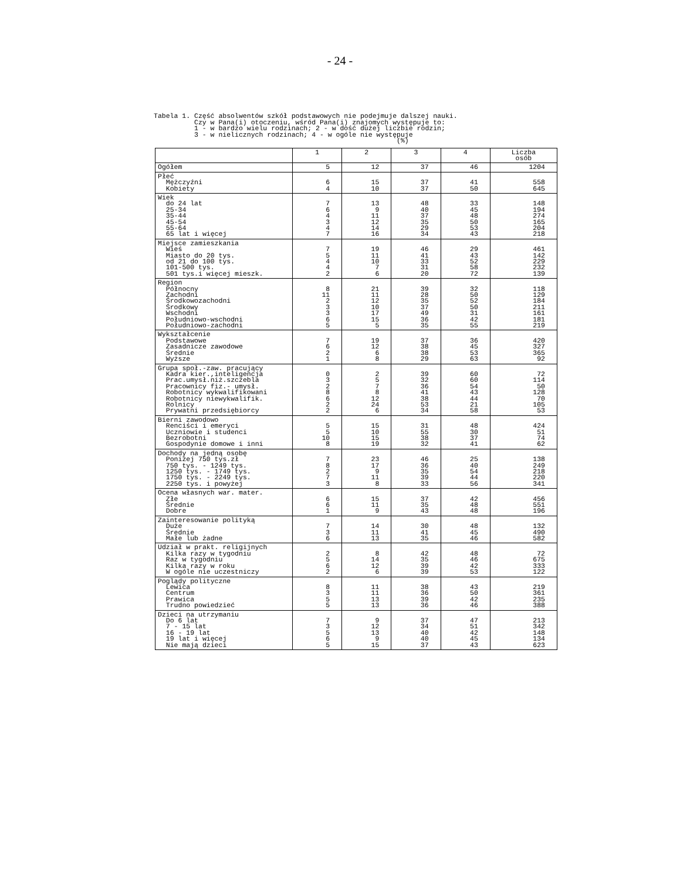- 24 -
Tabela 1. Część absolwentów szkół podstawowych nie podejmuje dalszej nauki. Czy w Pana(i) otoczeniu, wśród Pana(i) znajomych występuje to: 1 - w bardzo wielu rodzinach; 2 - w dość dużej liczbie rodzin; 3 - w nielicznych rodzinach; 4 - w ogóle nie występuje (%)
| | 1 | 2 | 3 | 4 | Liczba osób |
| --- | --- | --- | --- | --- | --- |
| Ogółem | 5 | 12 | 37 | 46 | 1204 |
| Płeć Mężczyźni Kobiety | 6 4 | 15 10 | 37 37 | 41 50 | 558 645 |
| Wiek do 24 lat 25-34 35-44 45-54 55-64 65 lat i więcej | 7 6 4 3 4 7 | 13 9 11 12 14 16 | 48 40 37 35 29 34 | 33 45 48 50 53 43 | 148 194 274 165 204 218 |
| Miejsce zamieszkania Wieś Miasto do 20 tys. od 21 do 100 tys. 101-500 tys. 501 tys.i więcej mieszk. | 7 5 4 4 2 | 19 11 10 7 6 | 46 41 33 31 20 | 29 43 52 58 72 | 461 142 229 232 139 |
| Region Północny Zachodni Środkowozachodni Środkowy Wschodni Południowo-wschodni Południowo-zachodni | 8 11 2 3 3 6 5 | 21 11 12 10 17 15 5 | 39 28 35 37 49 36 35 | 32 50 52 50 31 42 55 | 118 129 184 211 161 181 219 |
| Wykształcenie Podstawowe Zasadnicze zawodowe Średnie Wyższe | 7 6 2 1 | 19 12 6 8 | 37 38 38 29 | 36 45 53 63 | 420 327 365 92 |
| Grupa społ.-zaw. pracujący Kadra kier.,inteligencja Prac.umysł.niż.szczebla Pracownicy fiz.- umysł. Robotnicy wykwalifikowani Robotnicy niewykwalifik. Rolnicy Prywatni przedsiębiorcy | 0 3 2 8 6 2 2 | 2 5 7 8 12 24 6 | 39 32 36 41 38 53 34 | 60 60 54 43 44 21 58 | 72 114 50 128 70 105 53 |
| Bierni zawodowo Renciści i emeryci Uczniowie i studenci Bezrobotni Gospodynie domowe i inni | 5 5 10 8 | 15 10 15 19 | 31 55 38 32 | 48 30 37 41 | 424 51 74 62 |
| Dochody na jedną osobę Poniżej 750 tys.zł 750 tys. - 1249 tys. 1250 tys. - 1749 tys. 1750 tys. - 2249 tys. 2250 tys. i powyżej | 7 8 2 7 3 | 23 17 9 11 8 | 46 36 35 39 33 | 25 40 54 44 56 | 138 249 218 220 341 |
| Ocena własnych war. mater. Złe Średnie Dobre | 6 6 1 | 15 11 9 | 37 35 43 | 42 48 48 | 456 551 196 |
| Zainteresowanie polityką Duże Średnie Małe lub żadne | 7 3 6 | 14 11 13 | 30 41 35 | 48 45 46 | 132 490 582 |
| Udział w prakt. religijnych Kilka razy w tygodniu Raz w tygodniu Kilka razy w roku W ogóle nie uczestniczy | 2 5 6 2 | 8 14 12 6 | 42 35 39 39 | 48 46 42 53 | 72 675 333 122 |
| Poglądy polityczne Lewica Centrum Prawica Trudno powiedzieć | 8 3 5 5 | 11 11 13 13 | 38 36 39 36 | 43 50 42 46 | 219 361 235 388 |
| Dzieci na utrzymaniu Do 6 lat 7 - 15 lat 16 - 19 lat 19 lat i więcej Nie mają dzieci | 7 3 5 6 5 | 9 12 13 9 15 | 37 34 40 40 37 | 47 51 42 45 43 | 213 342 148 134 623 |